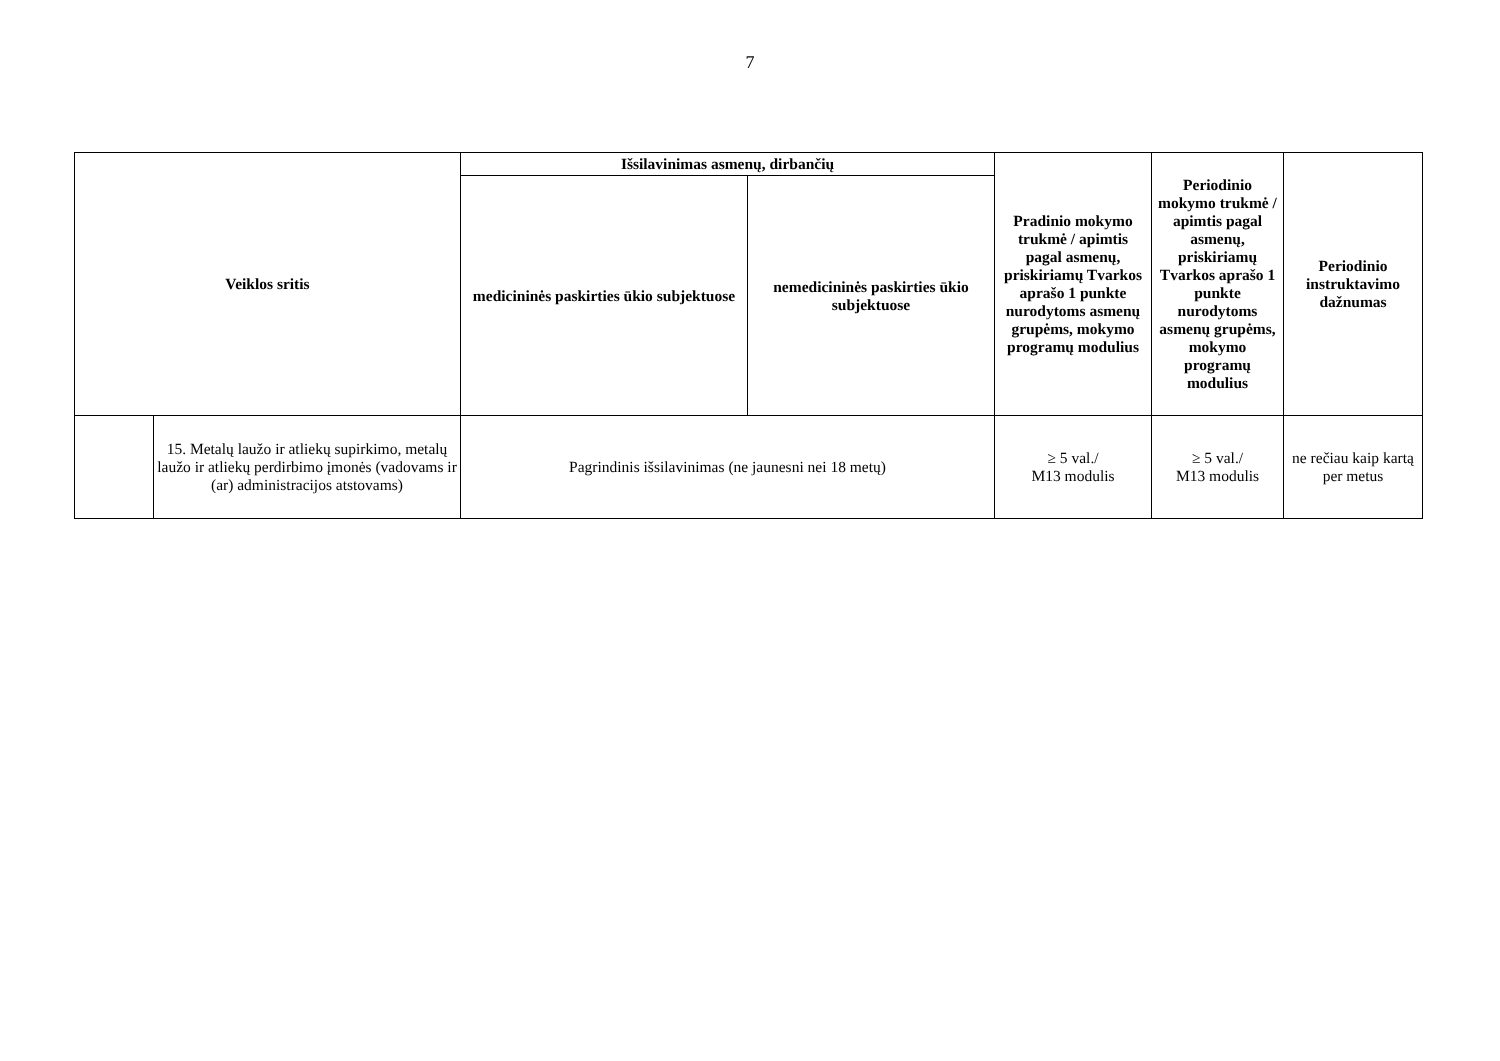7
| Veiklos sritis | | Išsilavinimas asmenų, dirbančių | | Pradinio mokymo trukmė / apimtis pagal asmenų, priskiriamų Tvarkos aprašo 1 punkte nurodytoms asmenų grupėms, mokymo programų modulius | Periodinio mokymo trukmė / apimtis pagal asmenų, priskiriamų Tvarkos aprašo 1 punkte nurodytoms asmenų grupėms, mokymo programų modulius | Periodinio instruktavimo dažnumas |
| --- | --- | --- | --- | --- | --- | --- |
| | | medicininės paskirties ūkio subjektuose | nemedicininės paskirties ūkio subjektuose | | | |
| | 15. Metalų laužo ir atliekų supirkimo, metalų laužo ir atliekų perdirbimo įmonės (vadovams ir (ar) administracijos atstovams) | Pagrindinis išsilavinimas (ne jaunesni nei 18 metų) | | ≥ 5 val./ M13 modulis | ≥ 5 val./ M13 modulis | ne rečiau kaip kartą per metus |